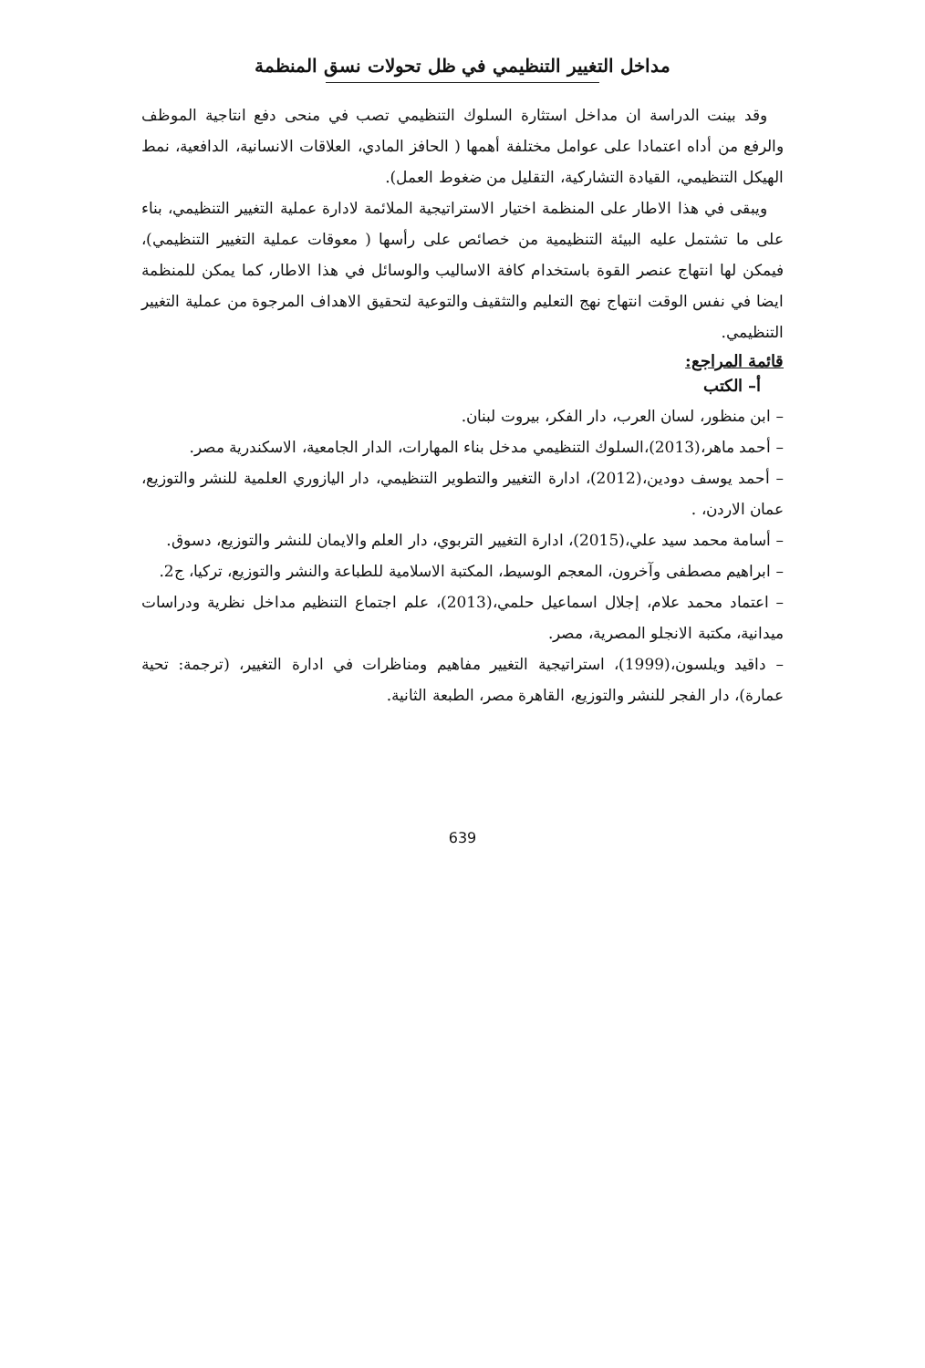مداخل التغيير التنظيمي في ظل تحولات نسق المنظمة
وقد بينت الدراسة ان مداخل استثارة السلوك التنظيمي تصب في منحى دفع انتاجية الموظف والرفع من أداه اعتمادا على عوامل مختلفة أهمها ( الحافز المادي، العلاقات الانسانية، الدافعية، نمط الهيكل التنظيمي، القيادة التشاركية، التقليل من ضغوط العمل).
ويبقى في هذا الاطار على المنظمة اختيار الاستراتيجية الملائمة لادارة عملية التغيير التنظيمي، بناء على ما تشتمل عليه البيئة التنظيمية من خصائص على رأسها ( معوقات عملية التغيير التنظيمي)، فيمكن لها انتهاج عنصر القوة باستخدام كافة الاساليب والوسائل في هذا الاطار، كما يمكن للمنظمة ايضا في نفس الوقت انتهاج نهج التعليم والتثقيف والتوعية لتحقيق الاهداف المرجوة من عملية التغيير التنظيمي.
قائمة المراجع:
أ– الكتب
– ابن منظور، لسان العرب، دار الفكر، بيروت لبنان.
– أحمد ماهر،(2013)،السلوك التنظيمي مدخل بناء المهارات، الدار الجامعية، الاسكندرية مصر.
– أحمد يوسف دودين،(2012)، ادارة التغيير والتطوير التنظيمي، دار اليازوري العلمية للنشر والتوزيع، عمان الاردن، .
– أسامة محمد سيد علي،(2015)، ادارة التغيير التربوي، دار العلم والايمان للنشر والتوزيع، دسوق.
– ابراهيم مصطفى وآخرون، المعجم الوسيط، المكتبة الاسلامية للطباعة والنشر والتوزيع، تركيا، ج2.
– اعتماد محمد علام، إجلال اسماعيل حلمي،(2013)، علم اجتماع التنظيم مداخل نظرية ودراسات ميدانية، مكتبة الانجلو المصرية، مصر.
– داقيد ويلسون،(1999)، استراتيجية التغيير مفاهيم ومناظرات في ادارة التغيير، (ترجمة: تحية عمارة)، دار الفجر للنشر والتوزيع، القاهرة مصر، الطبعة الثانية.
639